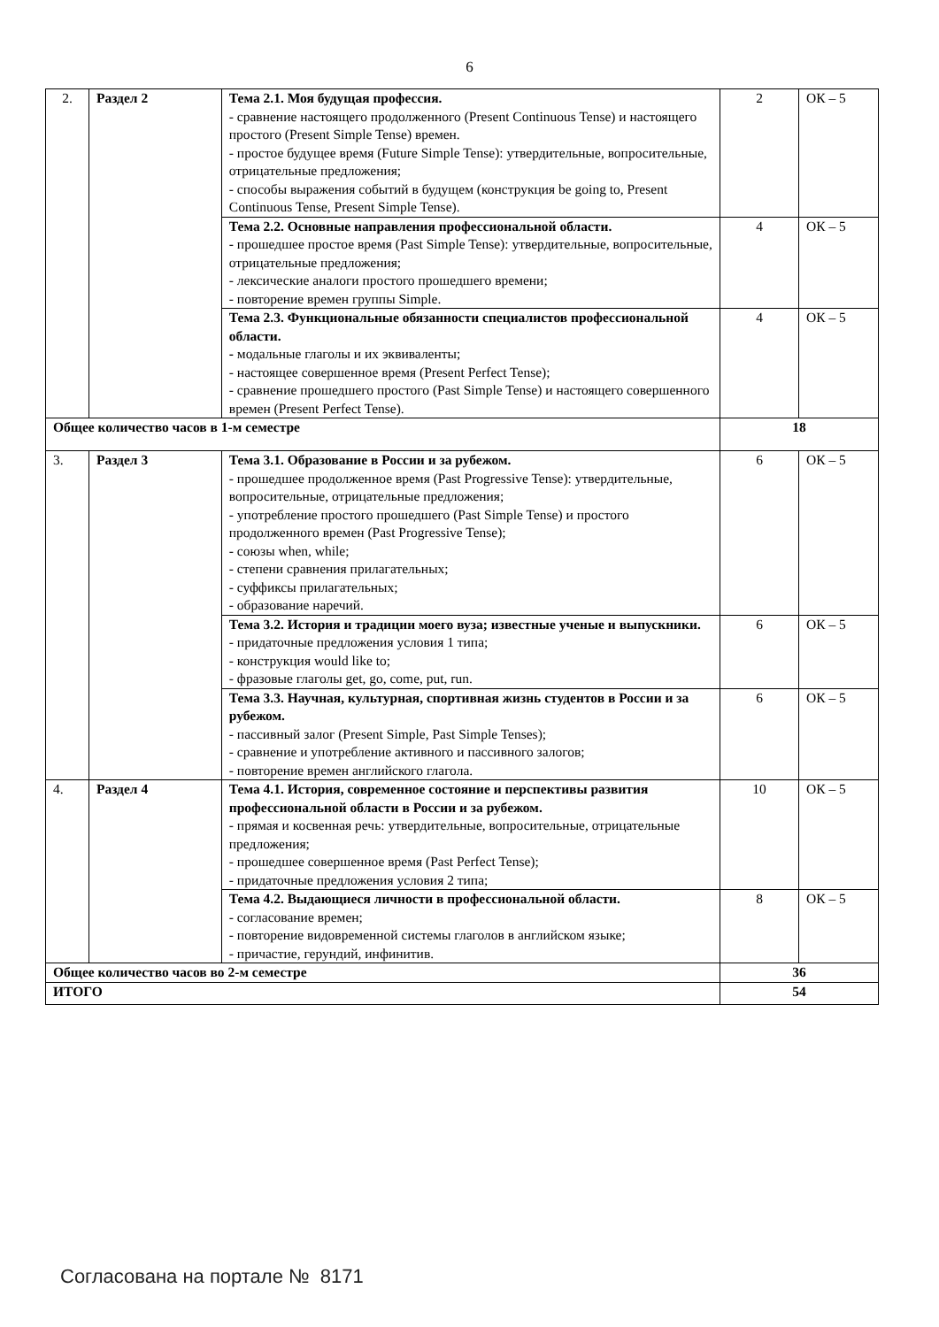6
| 2. | Раздел 2 | Тема 2.1. Моя будущая профессия. - сравнение настоящего продолженного (Present Continuous Tense) и настоящего простого (Present Simple Tense) времен. - простое будущее время (Future Simple Tense): утвердительные, вопросительные, отрицательные предложения; - способы выражения событий в будущем (конструкция be going to, Present Continuous Tense, Present Simple Tense). | 2 | ОК – 5 |
| | | Тема 2.2. Основные направления профессиональной области. - прошедшее простое время (Past Simple Tense): утвердительные, вопросительные, отрицательные предложения; - лексические аналоги простого прошедшего времени; - повторение времен группы Simple. | 4 | ОК – 5 |
| | | Тема 2.3. Функциональные обязанности специалистов профессиональной области. - модальные глаголы и их эквиваленты; - настоящее совершенное время (Present Perfect Tense); - сравнение прошедшего простого (Past Simple Tense) и настоящего совершенного времен (Present Perfect Tense). | 4 | ОК – 5 |
| Общее количество часов в 1-м семестре | | | 18 | |
| 3. | Раздел 3 | Тема 3.1. Образование в России и за рубежом. - прошедшее продолженное время (Past Progressive Tense): утвердительные, вопросительные, отрицательные предложения; - употребление простого прошедшего (Past Simple Tense) и простого продолженного времен (Past Progressive Tense); - союзы when, while; - степени сравнения прилагательных; - суффиксы прилагательных; - образование наречий. | 6 | ОК – 5 |
| | | Тема 3.2. История и традиции моего вуза; известные ученые и выпускники. - придаточные предложения условия 1 типа; - конструкция would like to; - фразовые глаголы get, go, come, put, run. | 6 | ОК – 5 |
| | | Тема 3.3. Научная, культурная, спортивная жизнь студентов в России и за рубежом. - пассивный залог (Present Simple, Past Simple Tenses); - сравнение и употребление активного и пассивного залогов; - повторение времен английского глагола. | 6 | ОК – 5 |
| 4. | Раздел 4 | Тема 4.1. История, современное состояние и перспективы развития профессиональной области в России и за рубежом. - прямая и косвенная речь: утвердительные, вопросительные, отрицательные предложения; - прошедшее совершенное время (Past Perfect Tense); - придаточные предложения условия 2 типа; | 10 | ОК – 5 |
| | | Тема 4.2. Выдающиеся личности в профессиональной области. - согласование времен; - повторение видовременной системы глаголов в английском языке; - причастие, герундий, инфинитив. | 8 | ОК – 5 |
| Общее количество часов во 2-м семестре | | | 36 | |
| ИТОГО | | | 54 | |
Согласована на портале № 8171